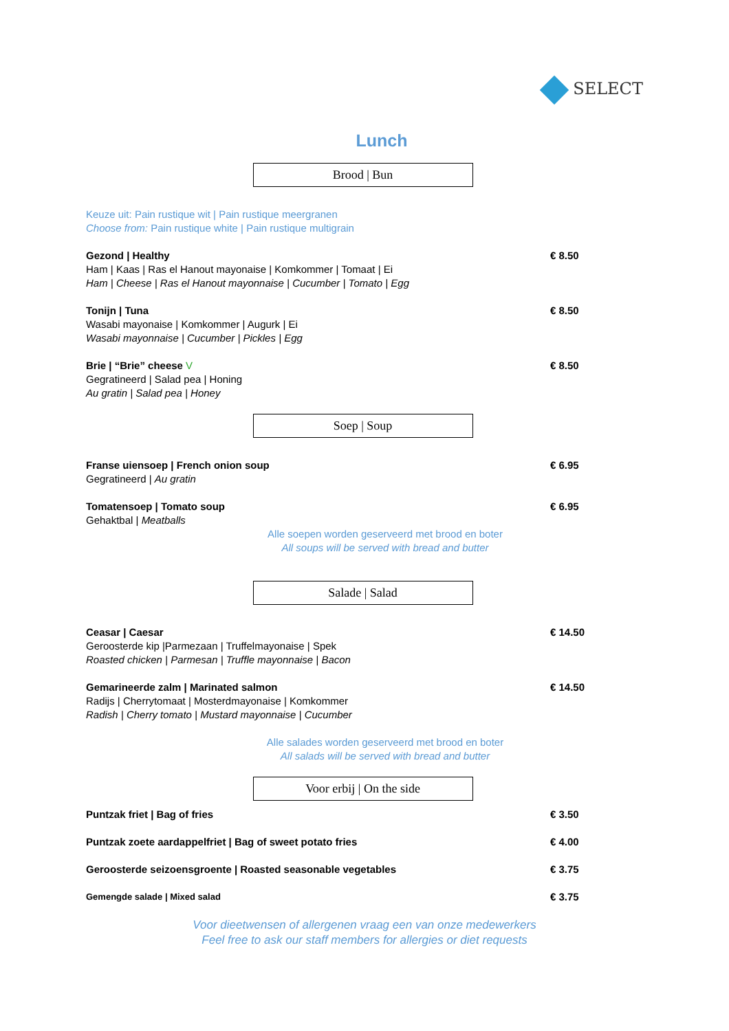SELECT
Lunch
Brood | Bun
Keuze uit: Pain rustique wit | Pain rustique meergranen
Choose from: Pain rustique white | Pain rustique multigrain
Gezond | Healthy
Ham | Kaas | Ras el Hanout mayonaise | Komkommer | Tomaat | Ei
Ham | Cheese | Ras el Hanout mayonnaise | Cucumber | Tomato | Egg
€ 8.50
Tonijn | Tuna
Wasabi mayonaise | Komkommer | Augurk | Ei
Wasabi mayonnaise | Cucumber | Pickles | Egg
€ 8.50
Brie | “Brie” cheese V
Gegratineerd | Salad pea | Honing
Au gratin | Salad pea | Honey
€ 8.50
Soep | Soup
Franse uiensoep | French onion soup
Gegratineerd | Au gratin
€ 6.95
Tomatensoep | Tomato soup
Gehaktbal | Meatballs
€ 6.95
Alle soepen worden geserveerd met brood en boter
All soups will be served with bread and butter
Salade | Salad
Ceasar | Caesar
Geroosterde kip |Parmezaan | Truffelmayonaise | Spek
Roasted chicken | Parmesan | Truffle mayonnaise | Bacon
€ 14.50
Gemarineerde zalm | Marinated salmon
Radijs | Cherrytomaat | Mosterdmayonaise | Komkommer
Radish | Cherry tomato | Mustard mayonnaise | Cucumber
€ 14.50
Alle salades worden geserveerd met brood en boter
All salads will be served with bread and butter
Voor erbij | On the side
Puntzak friet | Bag of fries € 3.50
Puntzak zoete aardappelfriet | Bag of sweet potato fries
€ 4.00
Geroosterde seizoensgroente | Roasted seasonable vegetables
€ 3.75
Gemengde salade | Mixed salad
€ 3.75
Voor dieetwensen of allergenen vraag een van onze medewerkers
Feel free to ask our staff members for allergies or diet requests